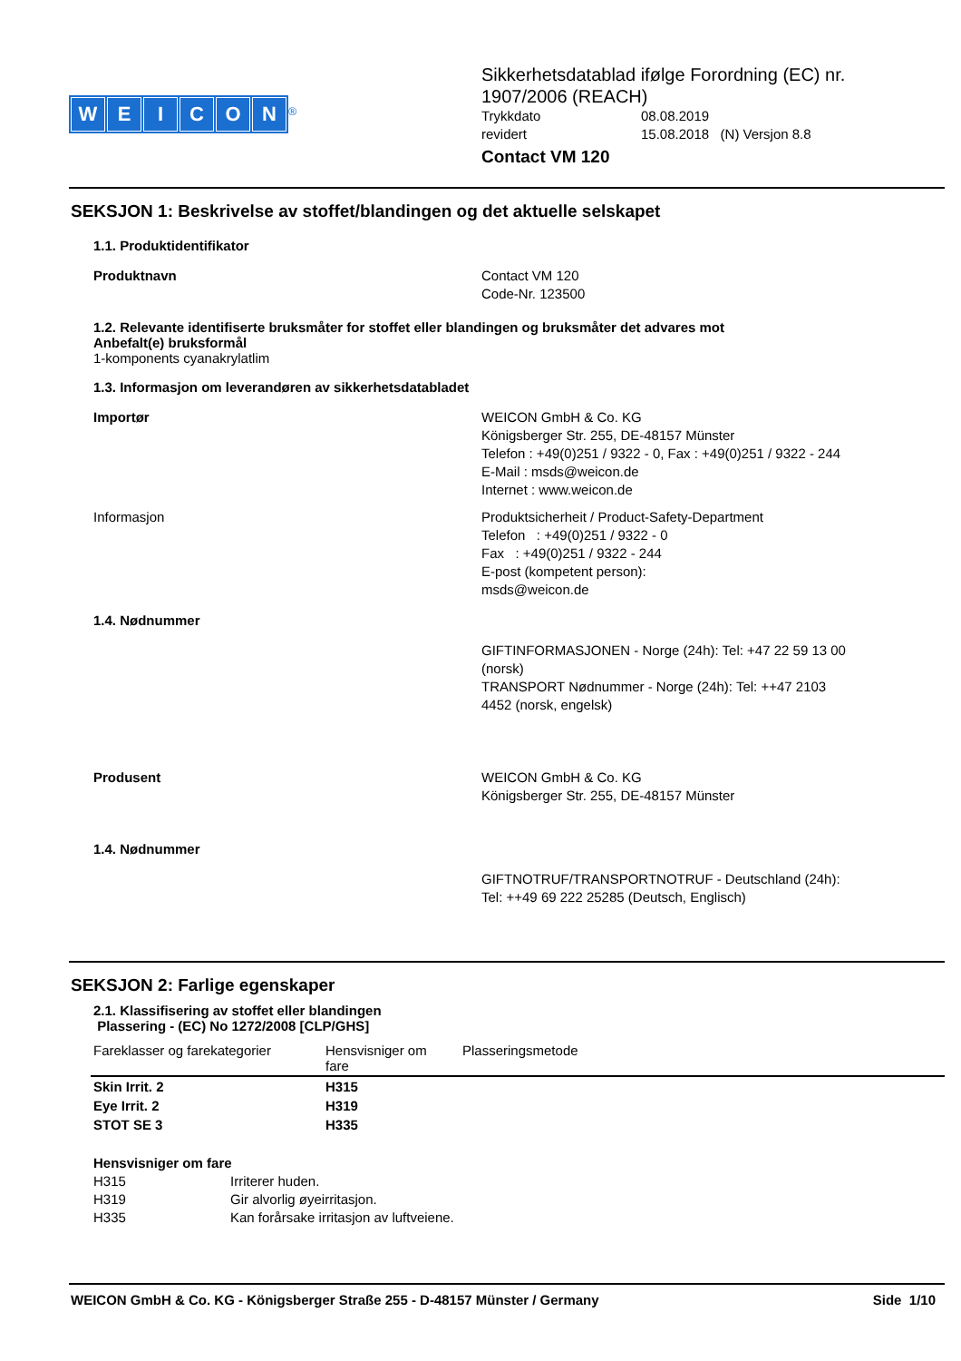WEICON
<sup>®</sup>
Sikkerhetsdatablad ifølge Forordning (EC) nr.
1907/2006 (REACH)
Trykkdato 08.08.2019 revidert 15.08.2018 (N) Versjon 8.8
Contact VM 120
SEKSJON 1: Beskrivelse av stoffet/blandingen og det aktuelle selskapet
1.1. Produktidentifikator
Produktnavn Contact VM 120
Code-Nr. 123500
1.2. Relevante identifiserte bruksmåter for stoffet eller blandingen og bruksmåter det advares mot
Anbefalt(e) bruksformål
1-komponents cyanakrylatlim
1.3. Informasjon om leverandøren av sikkerhetsdatabladet
Importør WEICON GmbH & Co. KG
Königsberger Str. 255, DE-48157 Münster
Telefon : +49(0)251 / 9322 - 0, Fax : +49(0)251 / 9322 - 244
E-Mail : msds@weicon.de
Internet : www.weicon.de
Informasjon Produktsicherheit / Product-Safety-Department
Telefon : +49(0)251 / 9322 - 0
Fax : +49(0)251 / 9322 - 244
E-post (kompetent person):
msds@weicon.de
1.4. Nødnummer
GIFTINFORMASJONEN - Norge (24h): Tel: +47 22 59 13 00
(norsk)
TRANSPORT Nødnummer - Norge (24h): Tel: ++47 2103
4452 (norsk, engelsk)
Produsent WEICON GmbH & Co. KG
Königsberger Str. 255, DE-48157 Münster
1.4. Nødnummer
GIFTNOTRUF/TRANSPORTNOTRUF - Deutschland (24h):
Tel: ++49 69 222 25285 (Deutsch, Englisch)
SEKSJON 2: Farlige egenskaper
2.1. Klassifisering av stoffet eller blandingen
Plassering - (EC) No 1272/2008 [CLP/GHS]
| Fareklasser og farekategorier | Hensvisniger om fare | Plasseringsmetode |
| --- | --- | --- |
| Skin Irrit. 2 | H315 | |
| Eye Irrit. 2 | H319 | |
| STOT SE 3 | H335 | |
Hensvisniger om fare
H315 Irriterer huden. H319 Gir alvorlig øyeirritasjon. H335 Kan forårsake irritasjon av luftveiene.
WEICON GmbH & Co. KG - Königsberger Straße 255 - D-48157 Münster / Germany Side 1/10